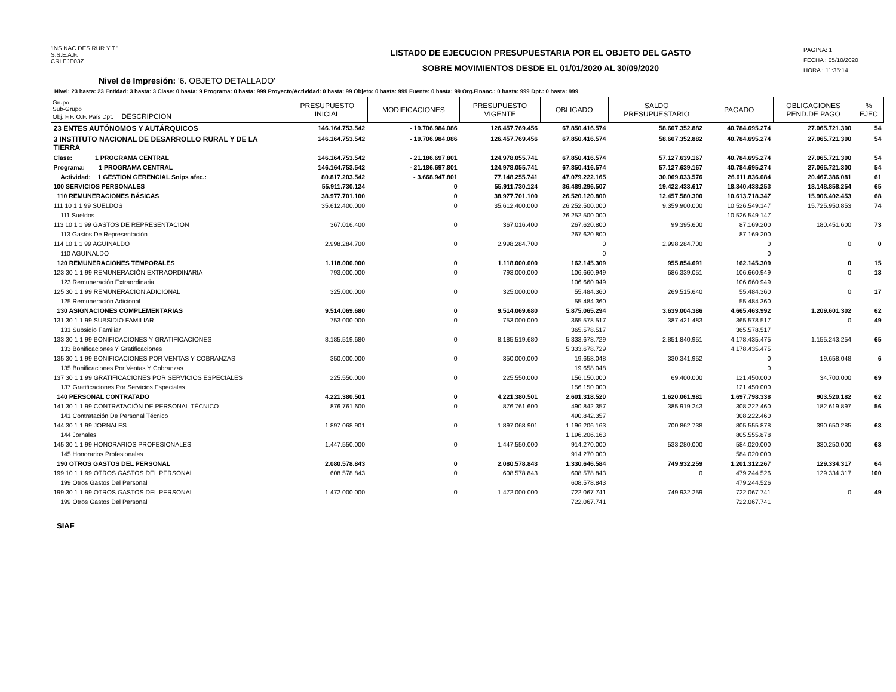'INS.NAC.DES.RUR.Y T.'
S.S.E.A.F.
CRLEJE03Z
LISTADO DE EJECUCION PRESUPUESTARIA POR EL OBJETO DEL GASTO
SOBRE MOVIMIENTOS DESDE EL 01/01/2020 AL 30/09/2020
PAGINA: 1
FECHA : 05/10/2020
HORA : 11:35:14
Nivel de Impresión: '6. OBJETO DETALLADO'
Nivel: 23 hasta: 23 Entidad: 3 hasta: 3 Clase: 0 hasta: 9 Programa: 0 hasta: 999 Proyecto/Actividad: 0 hasta: 99 Objeto: 0 hasta: 999 Fuente: 0 hasta: 99 Org.Financ.: 0 hasta: 999 Dpt.: 0 hasta: 999
| Grupo Sub-Grupo Obj. F.F. O.F. País Dpt. DESCRIPCION | PRESUPUESTO INICIAL | MODIFICACIONES | PRESUPUESTO VIGENTE | OBLIGADO | SALDO PRESUPUESTARIO | PAGADO | OBLIGACIONES PEND.DE PAGO | % EJEC |
| --- | --- | --- | --- | --- | --- | --- | --- | --- |
| 23 ENTES AUTÓNOMOS Y AUTÁRQUICOS | 146.164.753.542 | - 19.706.984.086 | 126.457.769.456 | 67.850.416.574 | 58.607.352.882 | 40.784.695.274 | 27.065.721.300 | 54 |
| 3 INSTITUTO NACIONAL DE DESARROLLO RURAL Y DE LA TIERRA | 146.164.753.542 | - 19.706.984.086 | 126.457.769.456 | 67.850.416.574 | 58.607.352.882 | 40.784.695.274 | 27.065.721.300 | 54 |
| Clase: 1 PROGRAMA CENTRAL | 146.164.753.542 | - 21.186.697.801 | 124.978.055.741 | 67.850.416.574 | 57.127.639.167 | 40.784.695.274 | 27.065.721.300 | 54 |
| Programa: 1 PROGRAMA CENTRAL | 146.164.753.542 | - 21.186.697.801 | 124.978.055.741 | 67.850.416.574 | 57.127.639.167 | 40.784.695.274 | 27.065.721.300 | 54 |
| Actividad: 1 GESTION GERENCIAL Snips afec.: | 80.817.203.542 | - 3.668.947.801 | 77.148.255.741 | 47.079.222.165 | 30.069.033.576 | 26.611.836.084 | 20.467.386.081 | 61 |
| 100 SERVICIOS PERSONALES | 55.911.730.124 | 0 | 55.911.730.124 | 36.489.296.507 | 19.422.433.617 | 18.340.438.253 | 18.148.858.254 | 65 |
| 110 REMUNERACIONES BÁSICAS | 38.977.701.100 | 0 | 38.977.701.100 | 26.520.120.800 | 12.457.580.300 | 10.613.718.347 | 15.906.402.453 | 68 |
| 111 10 1 1 99 SUELDOS | 35.612.400.000 | 0 | 35.612.400.000 | 26.252.500.000 | 9.359.900.000 | 10.526.549.147 | 15.725.950.853 | 74 |
| 111 Sueldos | | | | 26.252.500.000 | | 10.526.549.147 | | |
| 113 10 1 1 99 GASTOS DE REPRESENTACIÓN | 367.016.400 | 0 | 367.016.400 | 267.620.800 | 99.395.600 | 87.169.200 | 180.451.600 | 73 |
| 113 Gastos De Representación | | | | 267.620.800 | | 87.169.200 | | |
| 114 10 1 1 99 AGUINALDO | 2.998.284.700 | 0 | 2.998.284.700 | 0 | 2.998.284.700 | 0 | 0 | 0 |
| 110 AGUINALDO | | | | 0 | | 0 | | |
| 120 REMUNERACIONES TEMPORALES | 1.118.000.000 | 0 | 1.118.000.000 | 162.145.309 | 955.854.691 | 162.145.309 | 0 | 15 |
| 123 30 1 1 99 REMUNERACIÓN EXTRAORDINARIA | 793.000.000 | 0 | 793.000.000 | 106.660.949 | 686.339.051 | 106.660.949 | 0 | 13 |
| 123 Remuneración Extraordinaria | | | | 106.660.949 | | 106.660.949 | | |
| 125 30 1 1 99 REMUNERACION ADICIONAL | 325.000.000 | 0 | 325.000.000 | 55.484.360 | 269.515.640 | 55.484.360 | 0 | 17 |
| 125 Remuneración Adicional | | | | 55.484.360 | | 55.484.360 | | |
| 130 ASIGNACIONES COMPLEMENTARIAS | 9.514.069.680 | 0 | 9.514.069.680 | 5.875.065.294 | 3.639.004.386 | 4.665.463.992 | 1.209.601.302 | 62 |
| 131 30 1 1 99 SUBSIDIO FAMILIAR | 753.000.000 | 0 | 753.000.000 | 365.578.517 | 387.421.483 | 365.578.517 | 0 | 49 |
| 131 Subsidio Familiar | | | | 365.578.517 | | 365.578.517 | | |
| 133 30 1 1 99 BONIFICACIONES Y GRATIFICACIONES | 8.185.519.680 | 0 | 8.185.519.680 | 5.333.678.729 | 2.851.840.951 | 4.178.435.475 | 1.155.243.254 | 65 |
| 133 Bonificaciones Y Gratificaciones | | | | 5.333.678.729 | | 4.178.435.475 | | |
| 135 30 1 1 99 BONIFICACIONES POR VENTAS Y COBRANZAS | 350.000.000 | 0 | 350.000.000 | 19.658.048 | 330.341.952 | 0 | 19.658.048 | 6 |
| 135 Bonificaciones Por Ventas Y Cobranzas | | | | 19.658.048 | | 0 | | |
| 137 30 1 1 99 GRATIFICACIONES POR SERVICIOS ESPECIALES | 225.550.000 | 0 | 225.550.000 | 156.150.000 | 69.400.000 | 121.450.000 | 34.700.000 | 69 |
| 137 Gratificaciones Por Servicios Especiales | | | | 156.150.000 | | 121.450.000 | | |
| 140 PERSONAL CONTRATADO | 4.221.380.501 | 0 | 4.221.380.501 | 2.601.318.520 | 1.620.061.981 | 1.697.798.338 | 903.520.182 | 62 |
| 141 30 1 1 99 CONTRATACIÓN DE PERSONAL TÉCNICO | 876.761.600 | 0 | 876.761.600 | 490.842.357 | 385.919.243 | 308.222.460 | 182.619.897 | 56 |
| 141 Contratación De Personal Técnico | | | | 490.842.357 | | 308.222.460 | | |
| 144 30 1 1 99 JORNALES | 1.897.068.901 | 0 | 1.897.068.901 | 1.196.206.163 | 700.862.738 | 805.555.878 | 390.650.285 | 63 |
| 144 Jornales | | | | 1.196.206.163 | | 805.555.878 | | |
| 145 30 1 1 99 HONORARIOS PROFESIONALES | 1.447.550.000 | 0 | 1.447.550.000 | 914.270.000 | 533.280.000 | 584.020.000 | 330.250.000 | 63 |
| 145 Honorarios Profesionales | | | | 914.270.000 | | 584.020.000 | | |
| 190 OTROS GASTOS DEL PERSONAL | 2.080.578.843 | 0 | 2.080.578.843 | 1.330.646.584 | 749.932.259 | 1.201.312.267 | 129.334.317 | 64 |
| 199 10 1 1 99 OTROS GASTOS DEL PERSONAL | 608.578.843 | 0 | 608.578.843 | 608.578.843 | 0 | 479.244.526 | 129.334.317 | 100 |
| 199 Otros Gastos Del Personal | | | | 608.578.843 | | 479.244.526 | | |
| 199 30 1 1 99 OTROS GASTOS DEL PERSONAL | 1.472.000.000 | 0 | 1.472.000.000 | 722.067.741 | 749.932.259 | 722.067.741 | 0 | 49 |
| 199 Otros Gastos Del Personal | | | | 722.067.741 | | 722.067.741 | | |
SIAF